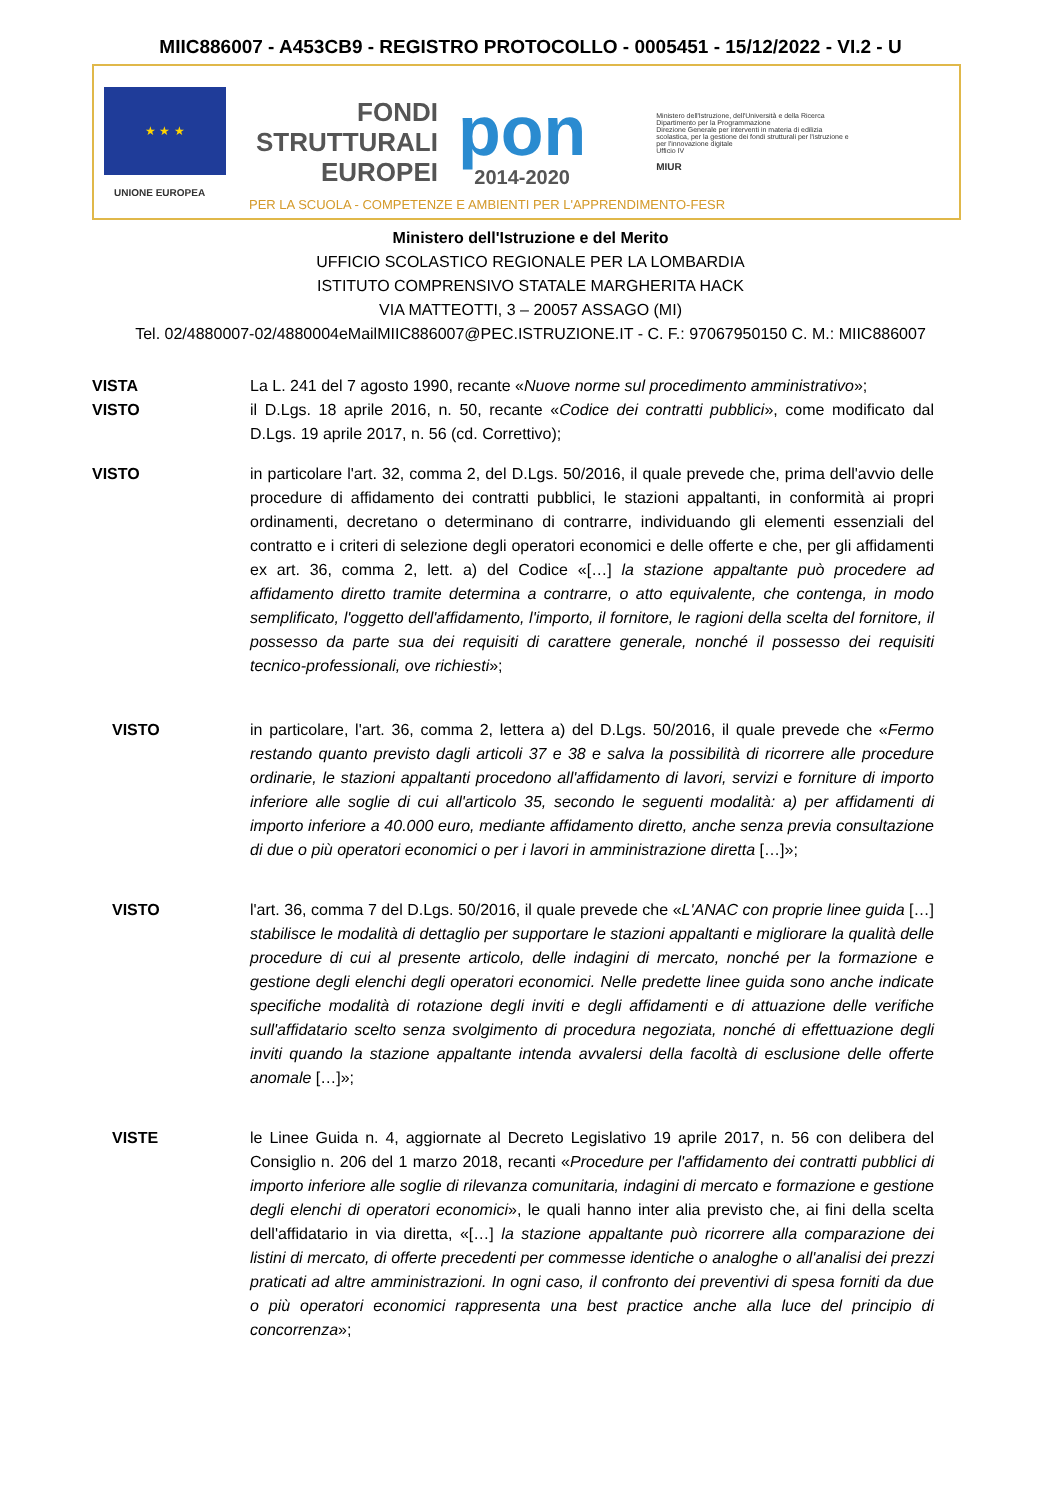MIIC886007 - A453CB9 - REGISTRO PROTOCOLLO - 0005451 - 15/12/2022 - VI.2 - U
★ ★ ★
UNIONE EUROPEA
FONDI
STRUTTURALI
EUROPEI
pon
2014-2020
Ministero dell'Istruzione, dell'Università e della Ricerca
Dipartimento per la Programmazione
Direzione Generale per interventi in materia di edilizia scolastica, per la gestione dei fondi strutturali per l'istruzione e per l'innovazione digitale
Ufficio IV
MIUR
PER LA SCUOLA - COMPETENZE E AMBIENTI PER L'APPRENDIMENTO-FESR
Ministero dell'Istruzione e del Merito
UFFICIO SCOLASTICO REGIONALE PER LA LOMBARDIA
ISTITUTO COMPRENSIVO STATALE MARGHERITA HACK
VIA MATTEOTTI, 3 – 20057 ASSAGO (MI)
Tel. 02/4880007-02/4880004eMailMIIC886007@PEC.ISTRUZIONE.IT - C. F.: 97067950150 C. M.: MIIC886007
VISTA La L. 241 del 7 agosto 1990, recante «Nuove norme sul procedimento amministrativo»;
VISTO il D.Lgs. 18 aprile 2016, n. 50, recante «Codice dei contratti pubblici», come modificato dal D.Lgs. 19 aprile 2017, n. 56 (cd. Correttivo);
VISTO in particolare l'art. 32, comma 2, del D.Lgs. 50/2016, il quale prevede che, prima dell'avvio delle procedure di affidamento dei contratti pubblici, le stazioni appaltanti, in conformità ai propri ordinamenti, decretano o determinano di contrarre, individuando gli elementi essenziali del contratto e i criteri di selezione degli operatori economici e delle offerte e che, per gli affidamenti ex art. 36, comma 2, lett. a) del Codice «[…] la stazione appaltante può procedere ad affidamento diretto tramite determina a contrarre, o atto equivalente, che contenga, in modo semplificato, l'oggetto dell'affidamento, l'importo, il fornitore, le ragioni della scelta del fornitore, il possesso da parte sua dei requisiti di carattere generale, nonché il possesso dei requisiti tecnico-professionali, ove richiesti»;
VISTO in particolare, l'art. 36, comma 2, lettera a) del D.Lgs. 50/2016, il quale prevede che «Fermo restando quanto previsto dagli articoli 37 e 38 e salva la possibilità di ricorrere alle procedure ordinarie, le stazioni appaltanti procedono all'affidamento di lavori, servizi e forniture di importo inferiore alle soglie di cui all'articolo 35, secondo le seguenti modalità: a) per affidamenti di importo inferiore a 40.000 euro, mediante affidamento diretto, anche senza previa consultazione di due o più operatori economici o per i lavori in amministrazione diretta […]»;
VISTO l'art. 36, comma 7 del D.Lgs. 50/2016, il quale prevede che «L'ANAC con proprie linee guida […] stabilisce le modalità di dettaglio per supportare le stazioni appaltanti e migliorare la qualità delle procedure di cui al presente articolo, delle indagini di mercato, nonché per la formazione e gestione degli elenchi degli operatori economici. Nelle predette linee guida sono anche indicate specifiche modalità di rotazione degli inviti e degli affidamenti e di attuazione delle verifiche sull'affidatario scelto senza svolgimento di procedura negoziata, nonché di effettuazione degli inviti quando la stazione appaltante intenda avvalersi della facoltà di esclusione delle offerte anomale […]»;
VISTE le Linee Guida n. 4, aggiornate al Decreto Legislativo 19 aprile 2017, n. 56 con delibera del Consiglio n. 206 del 1 marzo 2018, recanti «Procedure per l'affidamento dei contratti pubblici di importo inferiore alle soglie di rilevanza comunitaria, indagini di mercato e formazione e gestione degli elenchi di operatori economici», le quali hanno inter alia previsto che, ai fini della scelta dell'affidatario in via diretta, «[…] la stazione appaltante può ricorrere alla comparazione dei listini di mercato, di offerte precedenti per commesse identiche o analoghe o all'analisi dei prezzi praticati ad altre amministrazioni. In ogni caso, il confronto dei preventivi di spesa forniti da due o più operatori economici rappresenta una best practice anche alla luce del principio di concorrenza»;